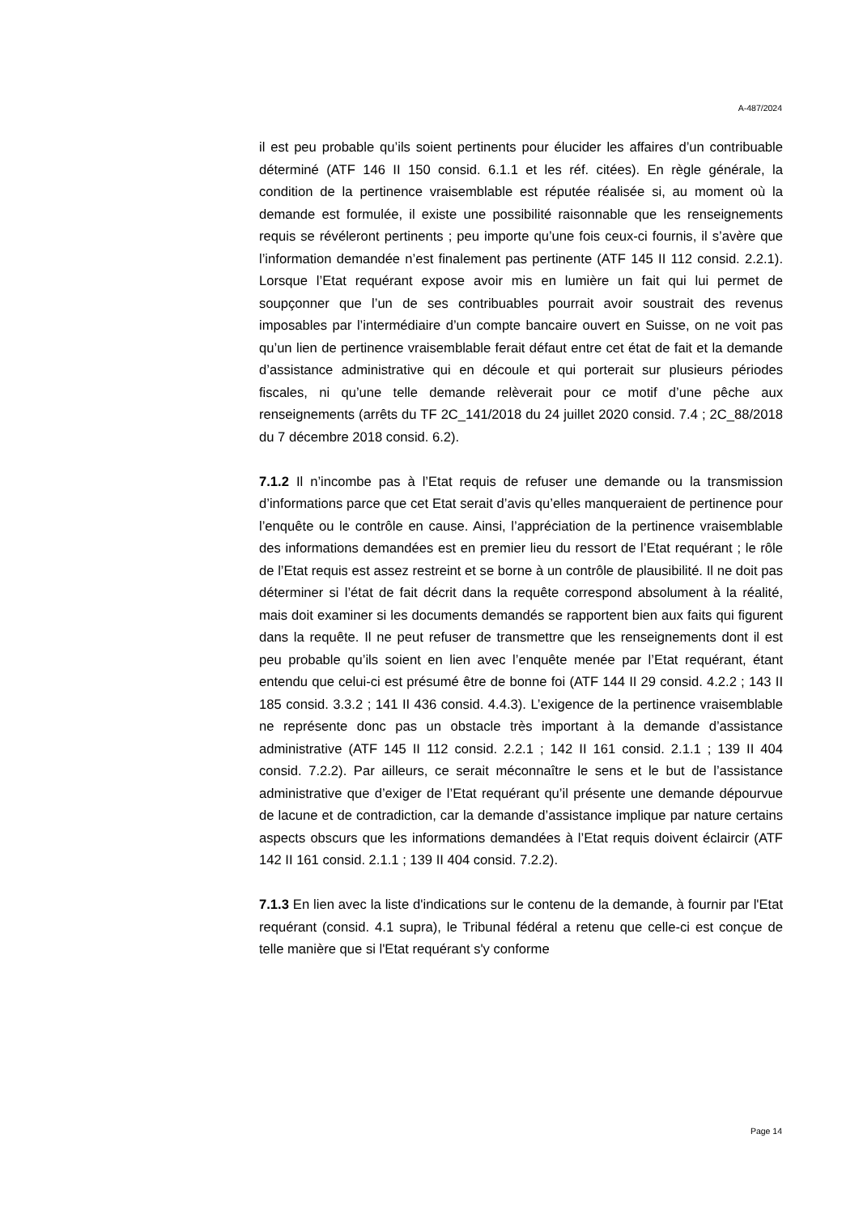A-487/2024
il est peu probable qu’ils soient pertinents pour élucider les affaires d’un contribuable déterminé (ATF 146 II 150 consid. 6.1.1 et les réf. citées). En règle générale, la condition de la pertinence vraisemblable est réputée réalisée si, au moment où la demande est formulée, il existe une possibilité raisonnable que les renseignements requis se révéleront pertinents ; peu importe qu’une fois ceux-ci fournis, il s’avère que l’information demandée n’est finalement pas pertinente (ATF 145 II 112 consid. 2.2.1). Lorsque l’Etat requérant expose avoir mis en lumière un fait qui lui permet de soupçonner que l’un de ses contribuables pourrait avoir soustrait des revenus imposables par l’intermédiaire d’un compte bancaire ouvert en Suisse, on ne voit pas qu’un lien de pertinence vraisemblable ferait défaut entre cet état de fait et la demande d’assistance administrative qui en découle et qui porterait sur plusieurs périodes fiscales, ni qu’une telle demande relèverait pour ce motif d’une pêche aux renseignements (arrêts du TF 2C_141/2018 du 24 juillet 2020 consid. 7.4 ; 2C_88/2018 du 7 décembre 2018 consid. 6.2).
7.1.2 Il n’incombe pas à l’Etat requis de refuser une demande ou la transmission d’informations parce que cet Etat serait d’avis qu’elles manqueraient de pertinence pour l’enquête ou le contrôle en cause. Ainsi, l’appréciation de la pertinence vraisemblable des informations demandées est en premier lieu du ressort de l’Etat requérant ; le rôle de l’Etat requis est assez restreint et se borne à un contrôle de plausibilité. Il ne doit pas déterminer si l’état de fait décrit dans la requête correspond absolument à la réalité, mais doit examiner si les documents demandés se rapportent bien aux faits qui figurent dans la requête. Il ne peut refuser de transmettre que les renseignements dont il est peu probable qu’ils soient en lien avec l’enquête menée par l’Etat requérant, étant entendu que celui-ci est présumé être de bonne foi (ATF 144 II 29 consid. 4.2.2 ; 143 II 185 consid. 3.3.2 ; 141 II 436 consid. 4.4.3). L’exigence de la pertinence vraisemblable ne représente donc pas un obstacle très important à la demande d’assistance administrative (ATF 145 II 112 consid. 2.2.1 ; 142 II 161 consid. 2.1.1 ; 139 II 404 consid. 7.2.2). Par ailleurs, ce serait méconnaître le sens et le but de l’assistance administrative que d’exiger de l’Etat requérant qu’il présente une demande dépourvue de lacune et de contradiction, car la demande d’assistance implique par nature certains aspects obscurs que les informations demandées à l’Etat requis doivent éclaircir (ATF 142 II 161 consid. 2.1.1 ; 139 II 404 consid. 7.2.2).
7.1.3 En lien avec la liste d'indications sur le contenu de la demande, à fournir par l'Etat requérant (consid. 4.1 supra), le Tribunal fédéral a retenu que celle-ci est conçue de telle manière que si l'Etat requérant s'y conforme
Page 14